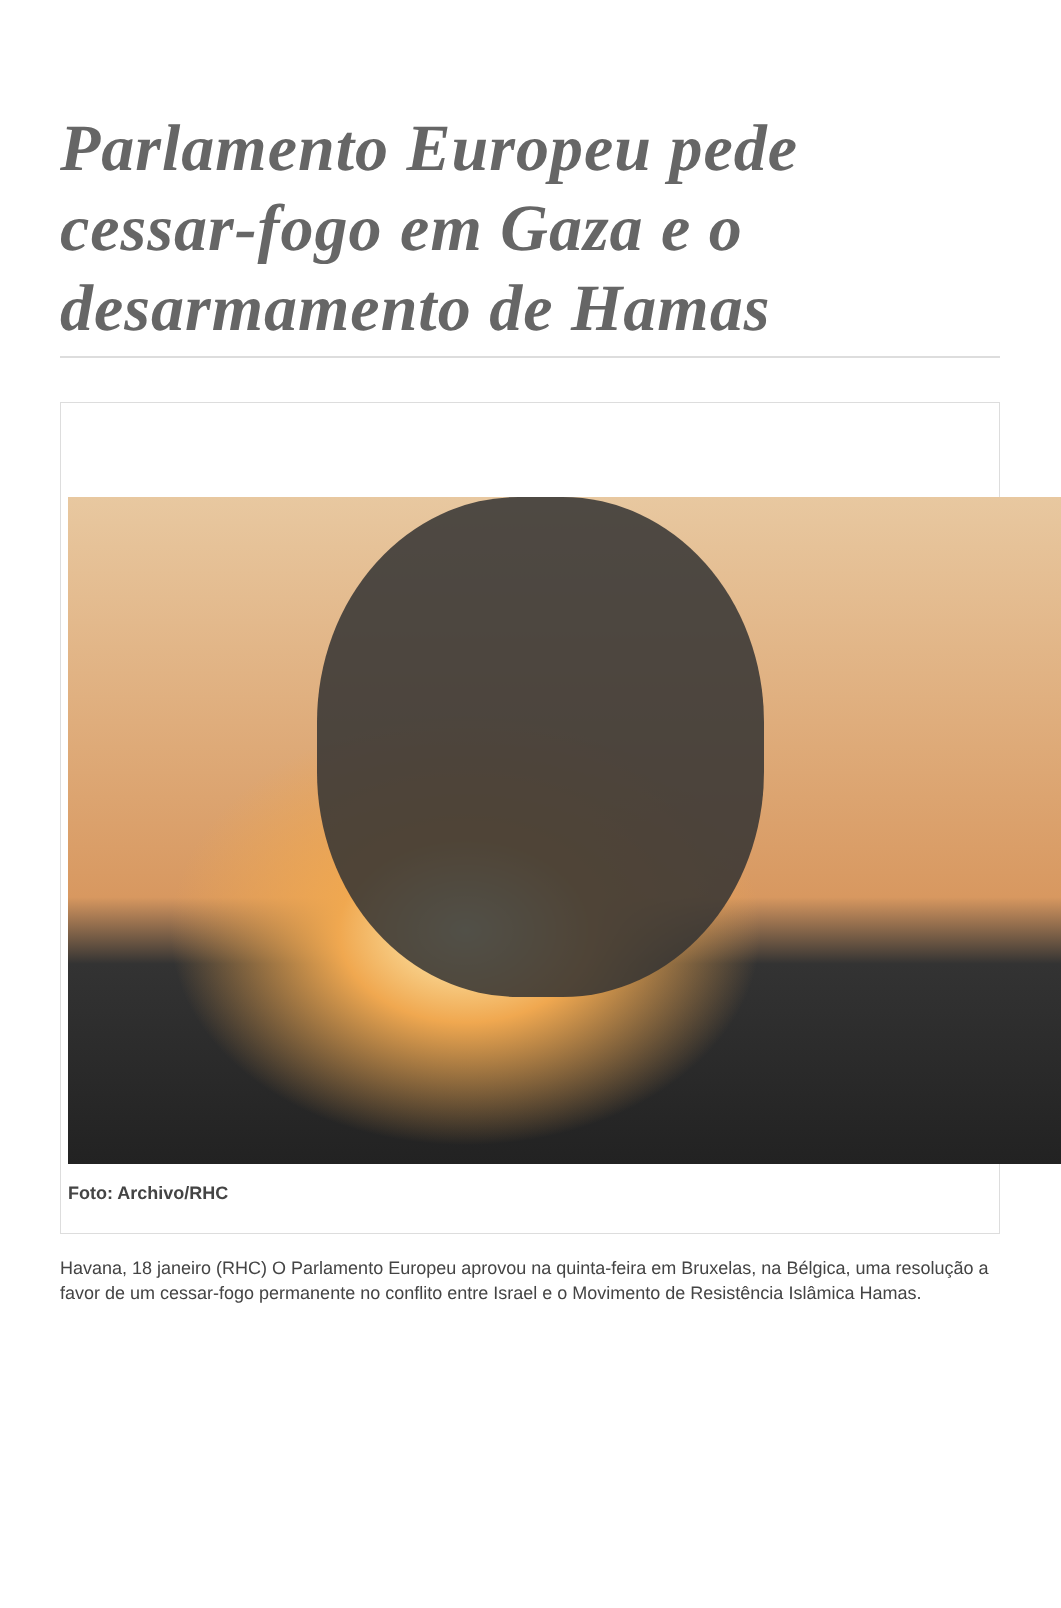Parlamento Europeu pede cessar-fogo em Gaza e o desarmamento de Hamas
Foto: Archivo/RHC
Havana, 18 janeiro (RHC) O Parlamento Europeu aprovou na quinta-feira em Bruxelas, na Bélgica, uma resolução a favor de um cessar-fogo permanente no conflito entre Israel e o Movimento de Resistência Islâmica Hamas.